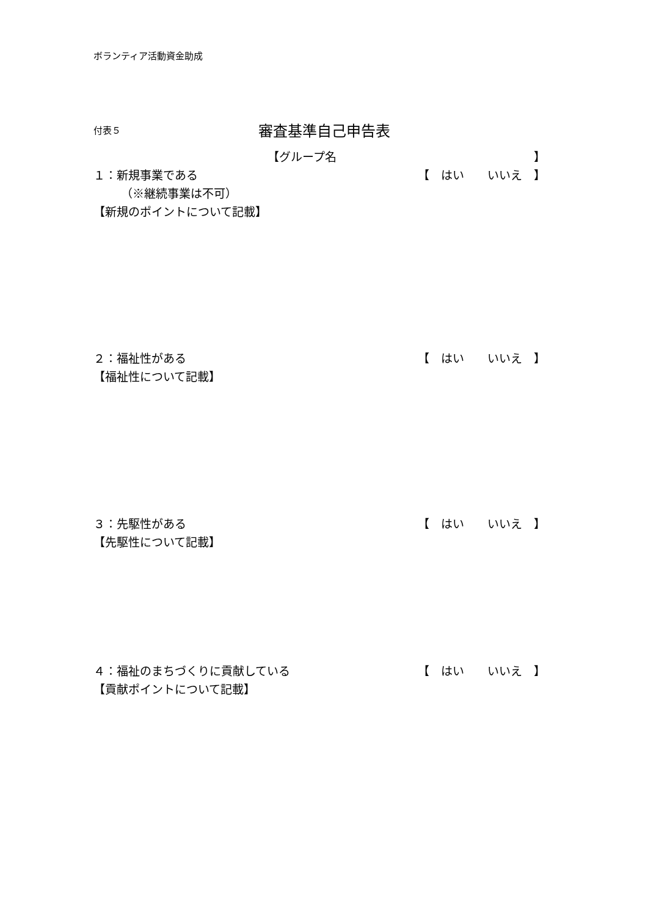ボランティア活動資金助成
付表５ 審査基準自己申告表
【グループ名 】
１：新規事業である 【　はい　　いいえ　】
（※継続事業は不可）
【新規のポイントについて記載】
２：福祉性がある 【　はい　　いいえ　】
【福祉性について記載】
３：先駆性がある 【　はい　　いいえ　】
【先駆性について記載】
４：福祉のまちづくりに貢献している 【　はい　　いいえ　】
【貢献ポイントについて記載】